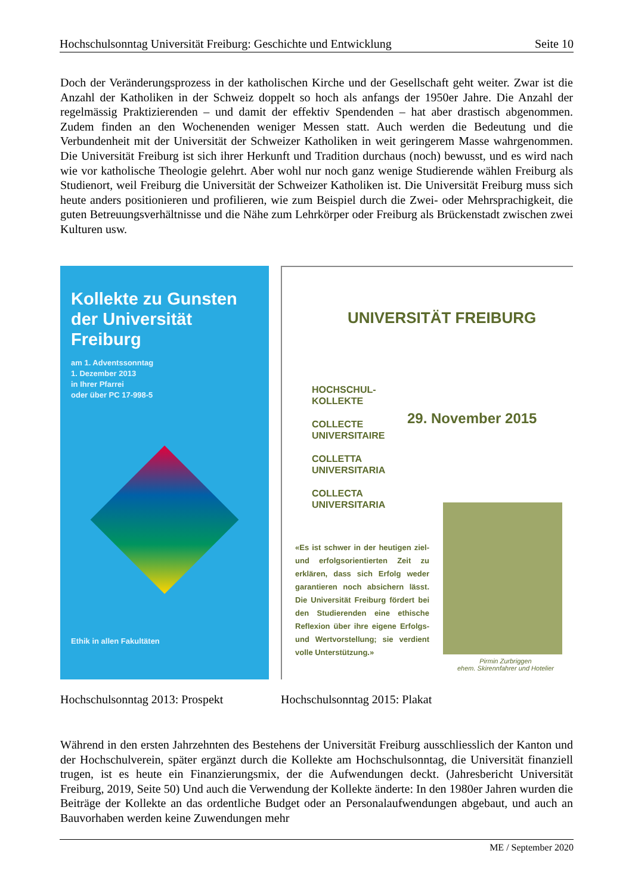Hochschulsonntag Universität Freiburg: Geschichte und Entwicklung Seite 10
Doch der Veränderungsprozess in der katholischen Kirche und der Gesellschaft geht weiter. Zwar ist die Anzahl der Katholiken in der Schweiz doppelt so hoch als anfangs der 1950er Jahre. Die Anzahl der regelmässig Praktizierenden – und damit der effektiv Spendenden – hat aber drastisch abgenommen. Zudem finden an den Wochenenden weniger Messen statt. Auch werden die Bedeutung und die Verbundenheit mit der Universität der Schweizer Katholiken in weit geringerem Masse wahrgenommen. Die Universität Freiburg ist sich ihrer Herkunft und Tradition durchaus (noch) bewusst, und es wird nach wie vor katholische Theologie gelehrt. Aber wohl nur noch ganz wenige Studierende wählen Freiburg als Studienort, weil Freiburg die Universität der Schweizer Katholiken ist. Die Universität Freiburg muss sich heute anders positionieren und profilieren, wie zum Beispiel durch die Zwei- oder Mehrsprachigkeit, die guten Betreuungsverhältnisse und die Nähe zum Lehrkörper oder Freiburg als Brückenstadt zwischen zwei Kulturen usw.
Kollekte zu Gunsten der Universität Freiburg
am 1. Adventssonntag
1. Dezember 2013
in Ihrer Pfarrei
oder über PC 17-998-5
Ethik in allen Fakultäten
UNIVERSITÄT FREIBURG
HOCHSCHUL-
KOLLEKTE
COLLECTE
UNIVERSITAIRE
COLLETTA
UNIVERSITARIA
COLLECTA
UNIVERSITARIA
29. November 2015
«Es ist schwer in der heutigen ziel- und erfolgsorientierten Zeit zu erklären, dass sich Erfolg weder garantieren noch absichern lässt. Die Universität Freiburg fördert bei den Studierenden eine ethische Reflexion über ihre eigene Erfolgs- und Wertvorstellung; sie verdient volle Unterstützung.»
Pirmin Zurbriggen
ehem. Skirennfahrer und Hotelier
Hochschulsonntag 2013: Prospekt
Hochschulsonntag 2015: Plakat
Während in den ersten Jahrzehnten des Bestehens der Universität Freiburg ausschliesslich der Kanton und der Hochschulverein, später ergänzt durch die Kollekte am Hochschulsonntag, die Universität finanziell trugen, ist es heute ein Finanzierungsmix, der die Aufwendungen deckt. (Jahresbericht Universität Freiburg, 2019, Seite 50) Und auch die Verwendung der Kollekte änderte: In den 1980er Jahren wurden die Beiträge der Kollekte an das ordentliche Budget oder an Personalaufwendungen abgebaut, und auch an Bauvorhaben werden keine Zuwendungen mehr
ME / September 2020